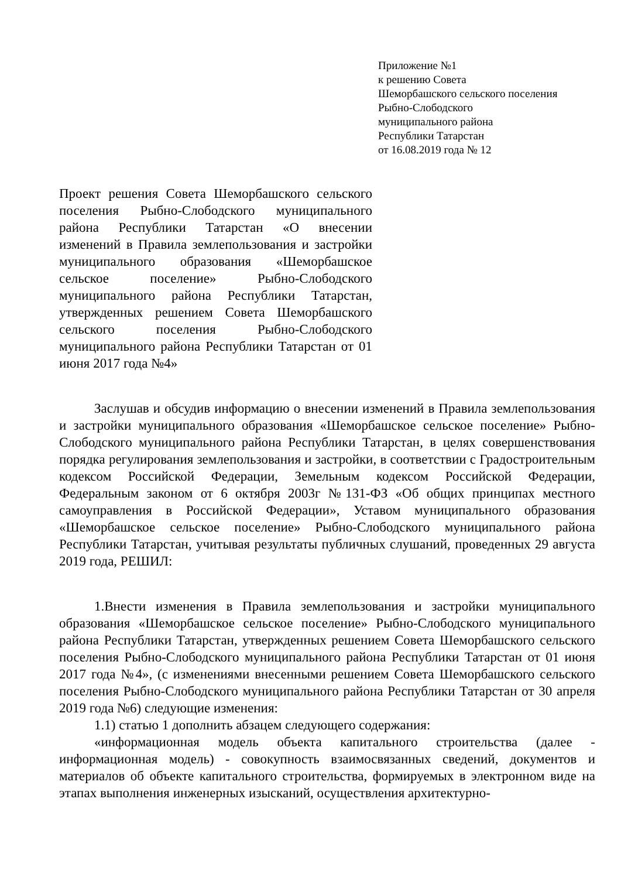Приложение №1
к решению Совета
Шеморбашского сельского поселения
Рыбно-Слободского
муниципального района
Республики Татарстан
от 16.08.2019 года № 12
Проект решения Совета Шеморбашского сельского поселения Рыбно-Слободского муниципального района Республики Татарстан «О внесении изменений в Правила землепользования и застройки муниципального образования «Шеморбашское сельское поселение» Рыбно-Слободского муниципального района Республики Татарстан, утвержденных решением Совета Шеморбашского сельского поселения Рыбно-Слободского муниципального района Республики Татарстан от 01 июня 2017 года №4»
Заслушав и обсудив информацию о внесении изменений в Правила землепользования и застройки муниципального образования «Шеморбашское сельское поселение» Рыбно-Слободского муниципального района Республики Татарстан, в целях совершенствования порядка регулирования землепользования и застройки, в соответствии с Градостроительным кодексом Российской Федерации, Земельным кодексом Российской Федерации, Федеральным законом от 6 октября 2003г №131-ФЗ «Об общих принципах местного самоуправления в Российской Федерации», Уставом муниципального образования «Шеморбашское сельское поселение» Рыбно-Слободского муниципального района Республики Татарстан, учитывая результаты публичных слушаний, проведенных 29 августа 2019 года, РЕШИЛ:
1.Внести изменения в Правила землепользования и застройки муниципального образования «Шеморбашское сельское поселение» Рыбно-Слободского муниципального района Республики Татарстан, утвержденных решением Совета Шеморбашского сельского поселения Рыбно-Слободского муниципального района Республики Татарстан от 01 июня 2017 года №4», (с изменениями внесенными решением Совета Шеморбашского сельского поселения Рыбно-Слободского муниципального района Республики Татарстан от 30 апреля 2019 года №6) следующие изменения:
1.1) статью 1 дополнить абзацем следующего содержания:
«информационная модель объекта капитального строительства (далее - информационная модель) - совокупность взаимосвязанных сведений, документов и материалов об объекте капитального строительства, формируемых в электронном виде на этапах выполнения инженерных изысканий, осуществления архитектурно-